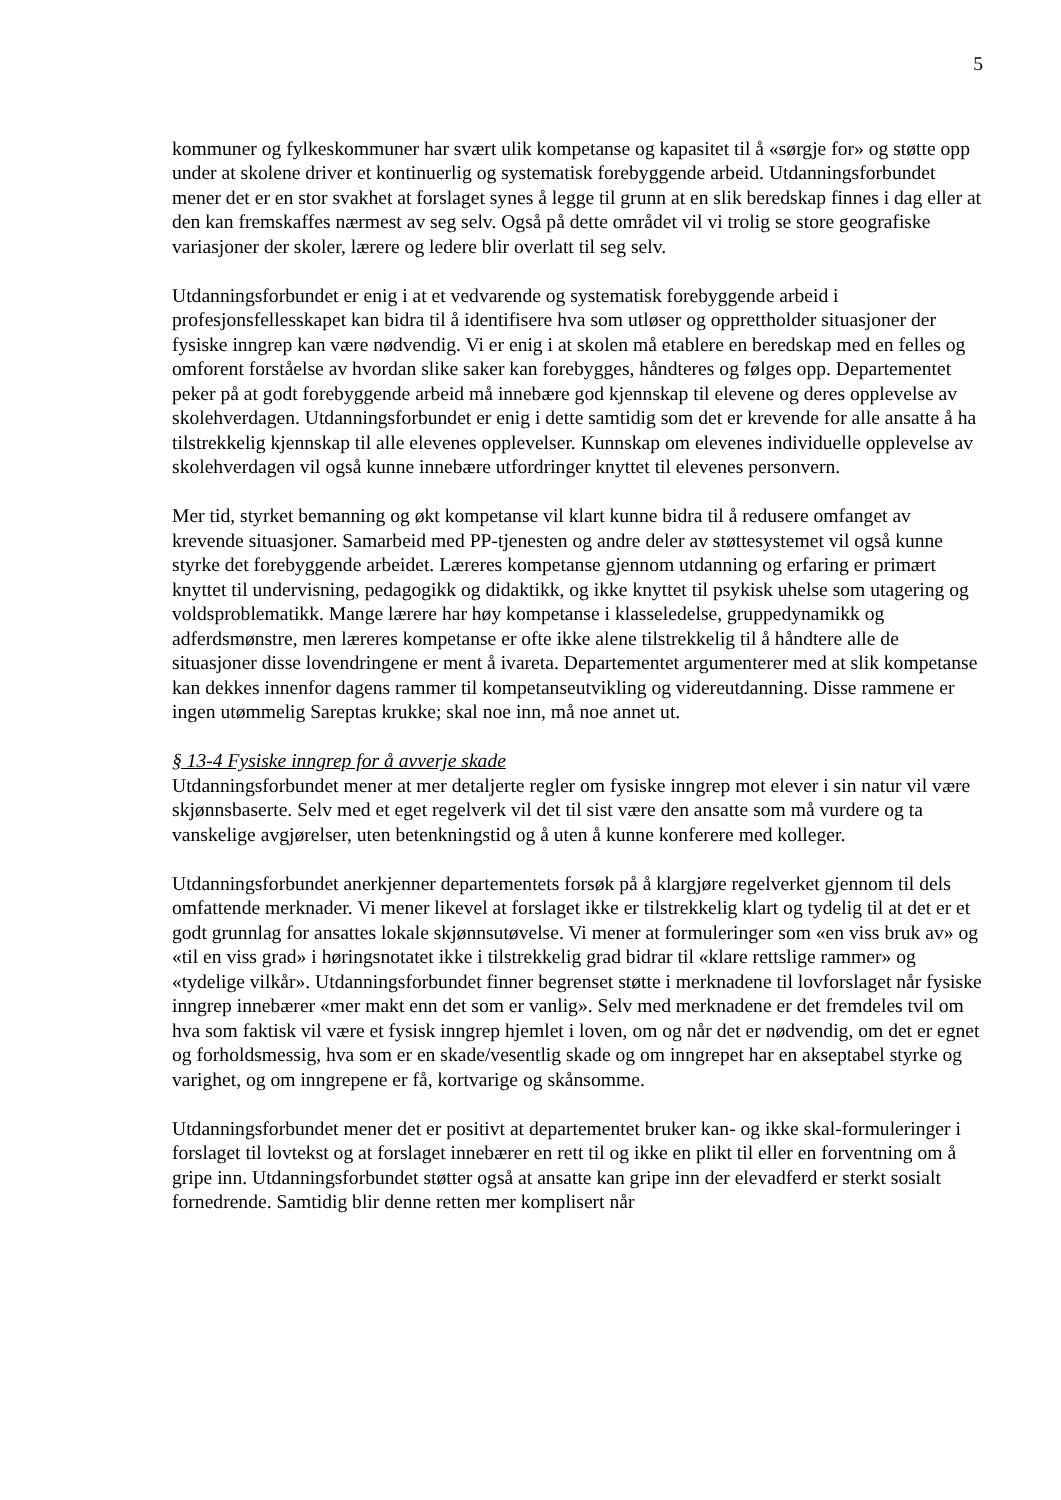5
kommuner og fylkeskommuner har svært ulik kompetanse og kapasitet til å «sørgje for» og støtte opp under at skolene driver et kontinuerlig og systematisk forebyggende arbeid. Utdanningsforbundet mener det er en stor svakhet at forslaget synes å legge til grunn at en slik beredskap finnes i dag eller at den kan fremskaffes nærmest av seg selv. Også på dette området vil vi trolig se store geografiske variasjoner der skoler, lærere og ledere blir overlatt til seg selv.
Utdanningsforbundet er enig i at et vedvarende og systematisk forebyggende arbeid i profesjonsfellesskapet kan bidra til å identifisere hva som utløser og opprettholder situasjoner der fysiske inngrep kan være nødvendig. Vi er enig i at skolen må etablere en beredskap med en felles og omforent forståelse av hvordan slike saker kan forebygges, håndteres og følges opp. Departementet peker på at godt forebyggende arbeid må innebære god kjennskap til elevene og deres opplevelse av skolehverdagen. Utdanningsforbundet er enig i dette samtidig som det er krevende for alle ansatte å ha tilstrekkelig kjennskap til alle elevenes opplevelser. Kunnskap om elevenes individuelle opplevelse av skolehverdagen vil også kunne innebære utfordringer knyttet til elevenes personvern.
Mer tid, styrket bemanning og økt kompetanse vil klart kunne bidra til å redusere omfanget av krevende situasjoner. Samarbeid med PP-tjenesten og andre deler av støttesystemet vil også kunne styrke det forebyggende arbeidet. Læreres kompetanse gjennom utdanning og erfaring er primært knyttet til undervisning, pedagogikk og didaktikk, og ikke knyttet til psykisk uhelse som utagering og voldsproblematikk. Mange lærere har høy kompetanse i klasseledelse, gruppedynamikk og adferdsmønstre, men læreres kompetanse er ofte ikke alene tilstrekkelig til å håndtere alle de situasjoner disse lovendringene er ment å ivareta. Departementet argumenterer med at slik kompetanse kan dekkes innenfor dagens rammer til kompetanseutvikling og videreutdanning. Disse rammene er ingen utømmelig Sareptas krukke; skal noe inn, må noe annet ut.
§ 13-4 Fysiske inngrep for å avverje skade
Utdanningsforbundet mener at mer detaljerte regler om fysiske inngrep mot elever i sin natur vil være skjønnsbaserte. Selv med et eget regelverk vil det til sist være den ansatte som må vurdere og ta vanskelige avgjørelser, uten betenkningstid og å uten å kunne konferere med kolleger.
Utdanningsforbundet anerkjenner departementets forsøk på å klargjøre regelverket gjennom til dels omfattende merknader. Vi mener likevel at forslaget ikke er tilstrekkelig klart og tydelig til at det er et godt grunnlag for ansattes lokale skjønnsutøvelse. Vi mener at formuleringer som «en viss bruk av» og «til en viss grad» i høringsnotatet ikke i tilstrekkelig grad bidrar til «klare rettslige rammer» og «tydelige vilkår». Utdanningsforbundet finner begrenset støtte i merknadene til lovforslaget når fysiske inngrep innebærer «mer makt enn det som er vanlig». Selv med merknadene er det fremdeles tvil om hva som faktisk vil være et fysisk inngrep hjemlet i loven, om og når det er nødvendig, om det er egnet og forholdsmessig, hva som er en skade/vesentlig skade og om inngrepet har en akseptabel styrke og varighet, og om inngrepene er få, kortvarige og skånsomme.
Utdanningsforbundet mener det er positivt at departementet bruker kan- og ikke skal-formuleringer i forslaget til lovtekst og at forslaget innebærer en rett til og ikke en plikt til eller en forventning om å gripe inn. Utdanningsforbundet støtter også at ansatte kan gripe inn der elevadferd er sterkt sosialt fornedrende. Samtidig blir denne retten mer komplisert når